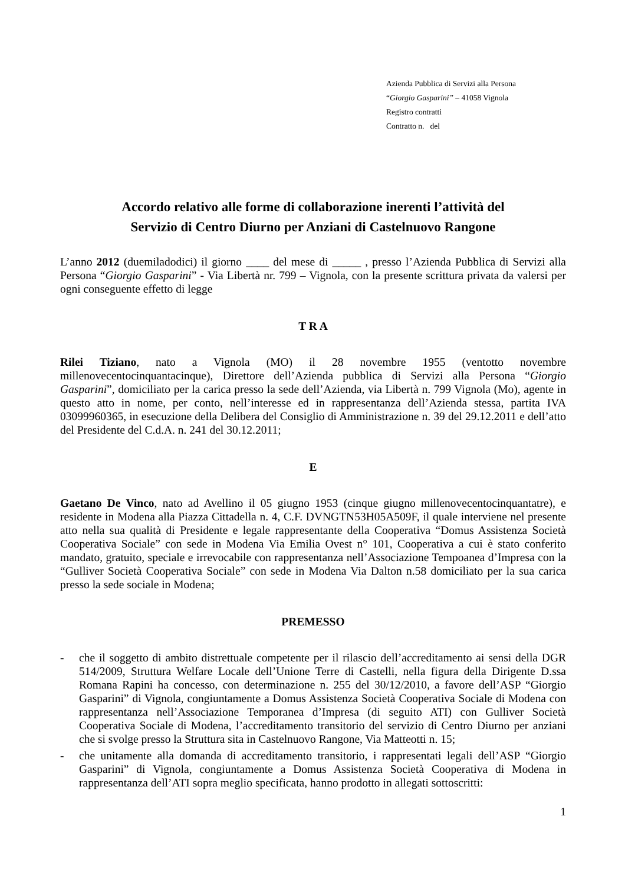Azienda Pubblica di Servizi alla Persona
“Giorgio Gasparini” – 41058 Vignola
Registro contratti
Contratto n. del
Accordo relativo alle forme di collaborazione inerenti l’attività del
Servizio di Centro Diurno per Anziani di Castelnuovo Rangone
L’anno 2012 (duemiladodici) il giorno ____ del mese di _____ , presso l’Azienda Pubblica di Servizi alla Persona “Giorgio Gasparini” - Via Libertà nr. 799 – Vignola, con la presente scrittura privata da valersi per ogni conseguente effetto di legge
T R A
Rilei Tiziano, nato a Vignola (MO) il 28 novembre 1955 (ventotto novembre millenovecentocinquantacinque), Direttore dell’Azienda pubblica di Servizi alla Persona “Giorgio Gasparini”, domiciliato per la carica presso la sede dell’Azienda, via Libertà n. 799 Vignola (Mo), agente in questo atto in nome, per conto, nell’interesse ed in rappresentanza dell’Azienda stessa, partita IVA 03099960365, in esecuzione della Delibera del Consiglio di Amministrazione n. 39 del 29.12.2011 e dell’atto del Presidente del C.d.A. n. 241 del 30.12.2011;
E
Gaetano De Vinco, nato ad Avellino il 05 giugno 1953 (cinque giugno millenovecentocinquantatre), e residente in Modena alla Piazza Cittadella n. 4, C.F. DVNGTN53H05A509F, il quale interviene nel presente atto nella sua qualità di Presidente e legale rappresentante della Cooperativa “Domus Assistenza Società Cooperativa Sociale” con sede in Modena Via Emilia Ovest n° 101, Cooperativa a cui è stato conferito mandato, gratuito, speciale e irrevocabile con rappresentanza nell’Associazione Tempoanea d’Impresa con la “Gulliver Società Cooperativa Sociale” con sede in Modena Via Dalton n.58 domiciliato per la sua carica presso la sede sociale in Modena;
PREMESSO
- che il soggetto di ambito distrettuale competente per il rilascio dell’accreditamento ai sensi della DGR 514/2009, Struttura Welfare Locale dell’Unione Terre di Castelli, nella figura della Dirigente D.ssa Romana Rapini ha concesso, con determinazione n. 255 del 30/12/2010, a favore dell’ASP “Giorgio Gasparini” di Vignola, congiuntamente a Domus Assistenza Società Cooperativa Sociale di Modena con rappresentanza nell’Associazione Temporanea d’Impresa (di seguito ATI) con Gulliver Società Cooperativa Sociale di Modena, l’accreditamento transitorio del servizio di Centro Diurno per anziani che si svolge presso la Struttura sita in Castelnuovo Rangone, Via Matteotti n. 15;
- che unitamente alla domanda di accreditamento transitorio, i rappresentati legali dell’ASP “Giorgio Gasparini” di Vignola, congiuntamente a Domus Assistenza Società Cooperativa di Modena in rappresentanza dell’ATI sopra meglio specificata, hanno prodotto in allegati sottoscritti:
1